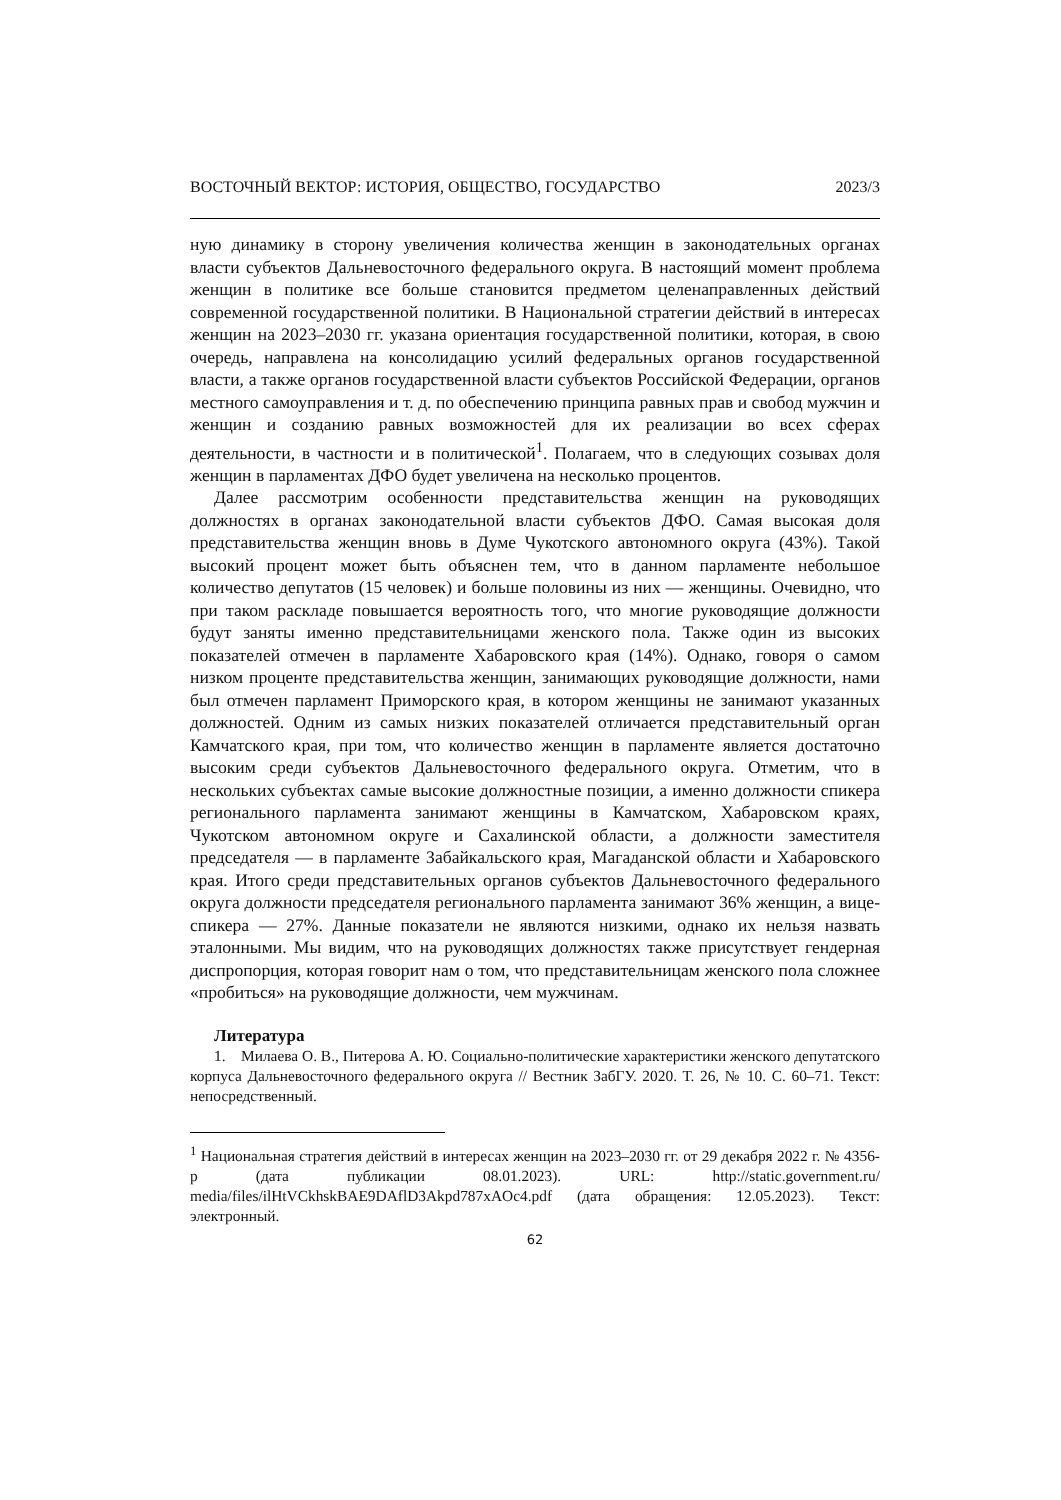ВОСТОЧНЫЙ ВЕКТОР: ИСТОРИЯ, ОБЩЕСТВО, ГОСУДАРСТВО 2023/3
ную динамику в сторону увеличения количества женщин в законодательных органах власти субъектов Дальневосточного федерального округа. В настоящий момент проблема женщин в политике все больше становится предметом целенаправленных действий современной государственной политики. В Национальной стратегии действий в интересах женщин на 2023–2030 гг. указана ориентация государственной политики, которая, в свою очередь, направлена на консолидацию усилий федеральных органов государственной власти, а также органов государственной власти субъектов Российской Федерации, органов местного самоуправления и т. д. по обеспечению принципа равных прав и свобод мужчин и женщин и созданию равных возможностей для их реализации во всех сферах деятельности, в частности и в политической<sup>1</sup>. Полагаем, что в следующих созывах доля женщин в парламентах ДФО будет увеличена на несколько процентов.
Далее рассмотрим особенности представительства женщин на руководящих должностях в органах законодательной власти субъектов ДФО. Самая высокая доля представительства женщин вновь в Думе Чукотского автономного округа (43%). Такой высокий процент может быть объяснен тем, что в данном парламенте небольшое количество депутатов (15 человек) и больше половины из них — женщины. Очевидно, что при таком раскладе повышается вероятность того, что многие руководящие должности будут заняты именно представительницами женского пола. Также один из высоких показателей отмечен в парламенте Хабаровского края (14%). Однако, говоря о самом низком проценте представительства женщин, занимающих руководящие должности, нами был отмечен парламент Приморского края, в котором женщины не занимают указанных должностей. Одним из самых низких показателей отличается представительный орган Камчатского края, при том, что количество женщин в парламенте является достаточно высоким среди субъектов Дальневосточного федерального округа. Отметим, что в нескольких субъектах самые высокие должностные позиции, а именно должности спикера регионального парламента занимают женщины в Камчатском, Хабаровском краях, Чукотском автономном округе и Сахалинской области, а должности заместителя председателя — в парламенте Забайкальского края, Магаданской области и Хабаровского края. Итого среди представительных органов субъектов Дальневосточного федерального округа должности председателя регионального парламента занимают 36% женщин, а вице-спикера — 27%. Данные показатели не являются низкими, однако их нельзя назвать эталонными. Мы видим, что на руководящих должностях также присутствует гендерная диспропорция, которая говорит нам о том, что представительницам женского пола сложнее «пробиться» на руководящие должности, чем мужчинам.
Литература
1. Милаева О. В., Питерова А. Ю. Социально-политические характеристики женского депутатского корпуса Дальневосточного федерального округа // Вестник ЗабГУ. 2020. Т. 26, № 10. С. 60–71. Текст: непосредственный.
<sup>1</sup> Национальная стратегия действий в интересах женщин на 2023–2030 гг. от 29 декабря 2022 г. № 4356-р (дата публикации 08.01.2023). URL: http://static.government.ru/ media/files/ilHtVCkhskBAE9DAflD3Akpd787xAOc4.pdf (дата обращения: 12.05.2023). Текст: электронный.
62